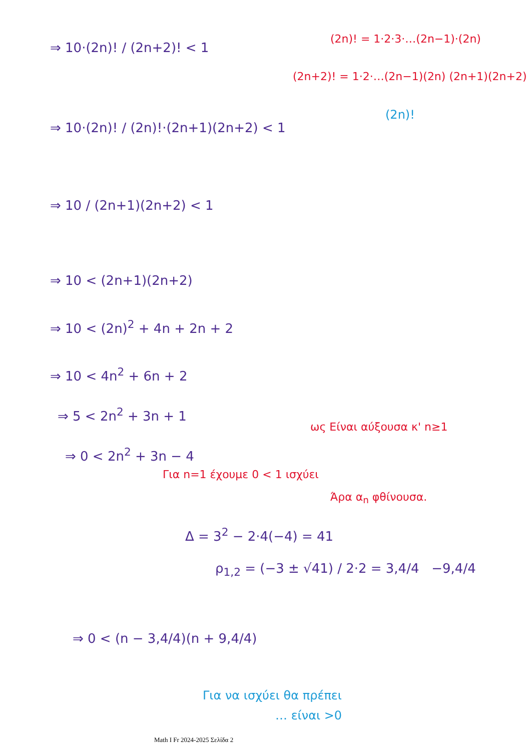⇒ 10·(2n)! / (2n+2)! < 1
(2n)! = 1·2·3·…(2n−1)·(2n)
(2n+2)! = 1·2·…(2n−1)(2n) (2n+1)(2n+2)
(2n)!
⇒ 10·(2n)! / (2n)!·(2n+1)(2n+2) < 1
⇒ 10 / (2n+1)(2n+2) < 1
⇒ 10 < (2n+1)(2n+2)
⇒ 10 < (2n)<sup>2</sup> + 4n + 2n + 2
⇒ 10 < 4n<sup>2</sup> + 6n + 2
⇒ 5 < 2n<sup>2</sup> + 3n + 1
⇒ 0 < 2n<sup>2</sup> + 3n − 4
ως Είναι αύξουσα κ' n≥1
Για n=1 έχουμε 0 < 1 ισχύει
Άρα α<sub>n</sub> φθίνουσα.
Δ = 3<sup>2</sup> − 2·4(−4) = 41
ρ<sub>1,2</sub> = (−3 ± √41) / 2·2 = 3,4/4 −9,4/4
⇒ 0 < (n − 3,4/4)(n + 9,4/4)
Για να ισχύει θα πρέπει
… είναι >0
Math I Fr 2024-2025 Σελίδα 2